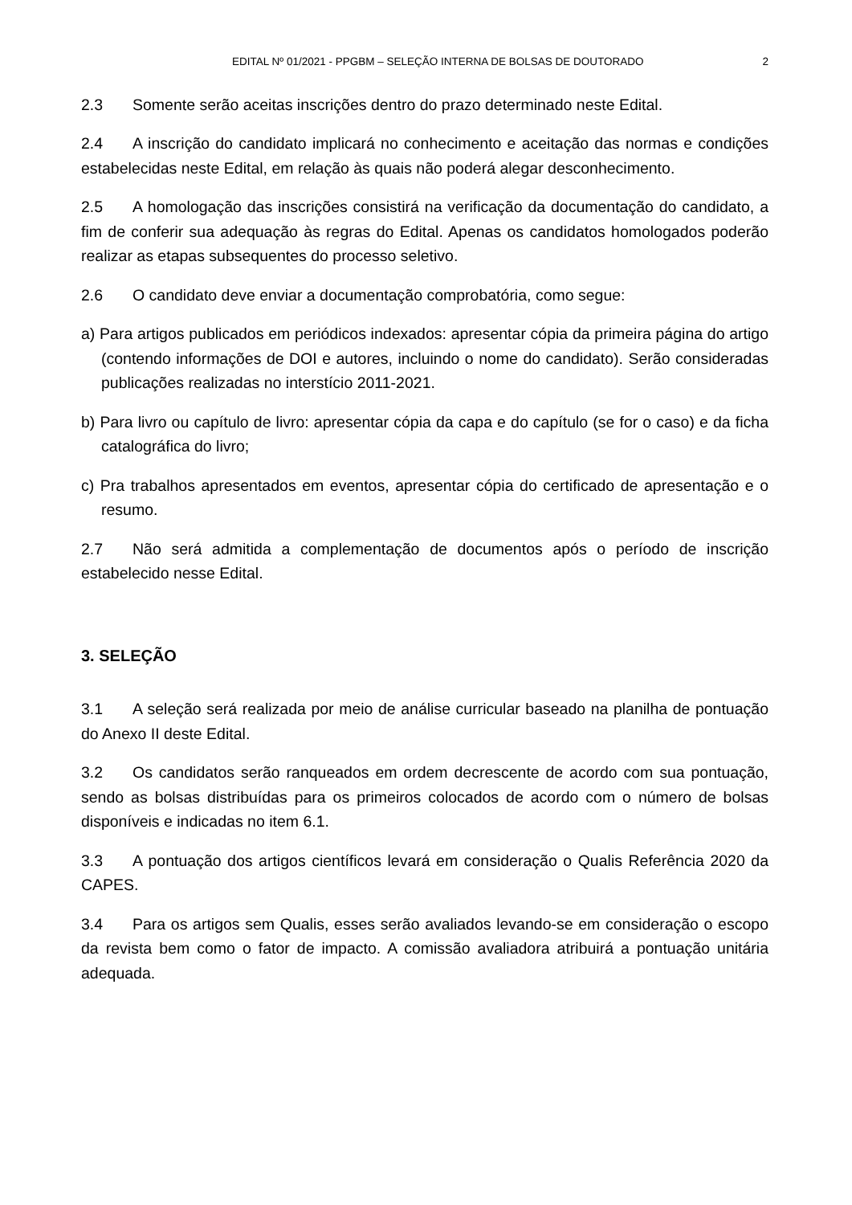EDITAL Nº 01/2021 - PPGBM – SELEÇÃO INTERNA DE BOLSAS DE DOUTORADO 2
2.3 Somente serão aceitas inscrições dentro do prazo determinado neste Edital.
2.4 A inscrição do candidato implicará no conhecimento e aceitação das normas e condições estabelecidas neste Edital, em relação às quais não poderá alegar desconhecimento.
2.5 A homologação das inscrições consistirá na verificação da documentação do candidato, a fim de conferir sua adequação às regras do Edital. Apenas os candidatos homologados poderão realizar as etapas subsequentes do processo seletivo.
2.6 O candidato deve enviar a documentação comprobatória, como segue:
a) Para artigos publicados em periódicos indexados: apresentar cópia da primeira página do artigo (contendo informações de DOI e autores, incluindo o nome do candidato). Serão consideradas publicações realizadas no interstício 2011-2021.
b) Para livro ou capítulo de livro: apresentar cópia da capa e do capítulo (se for o caso) e da ficha catalográfica do livro;
c) Pra trabalhos apresentados em eventos, apresentar cópia do certificado de apresentação e o resumo.
2.7 Não será admitida a complementação de documentos após o período de inscrição estabelecido nesse Edital.
3. SELEÇÃO
3.1 A seleção será realizada por meio de análise curricular baseado na planilha de pontuação do Anexo II deste Edital.
3.2 Os candidatos serão ranqueados em ordem decrescente de acordo com sua pontuação, sendo as bolsas distribuídas para os primeiros colocados de acordo com o número de bolsas disponíveis e indicadas no item 6.1.
3.3 A pontuação dos artigos científicos levará em consideração o Qualis Referência 2020 da CAPES.
3.4 Para os artigos sem Qualis, esses serão avaliados levando-se em consideração o escopo da revista bem como o fator de impacto. A comissão avaliadora atribuirá a pontuação unitária adequada.